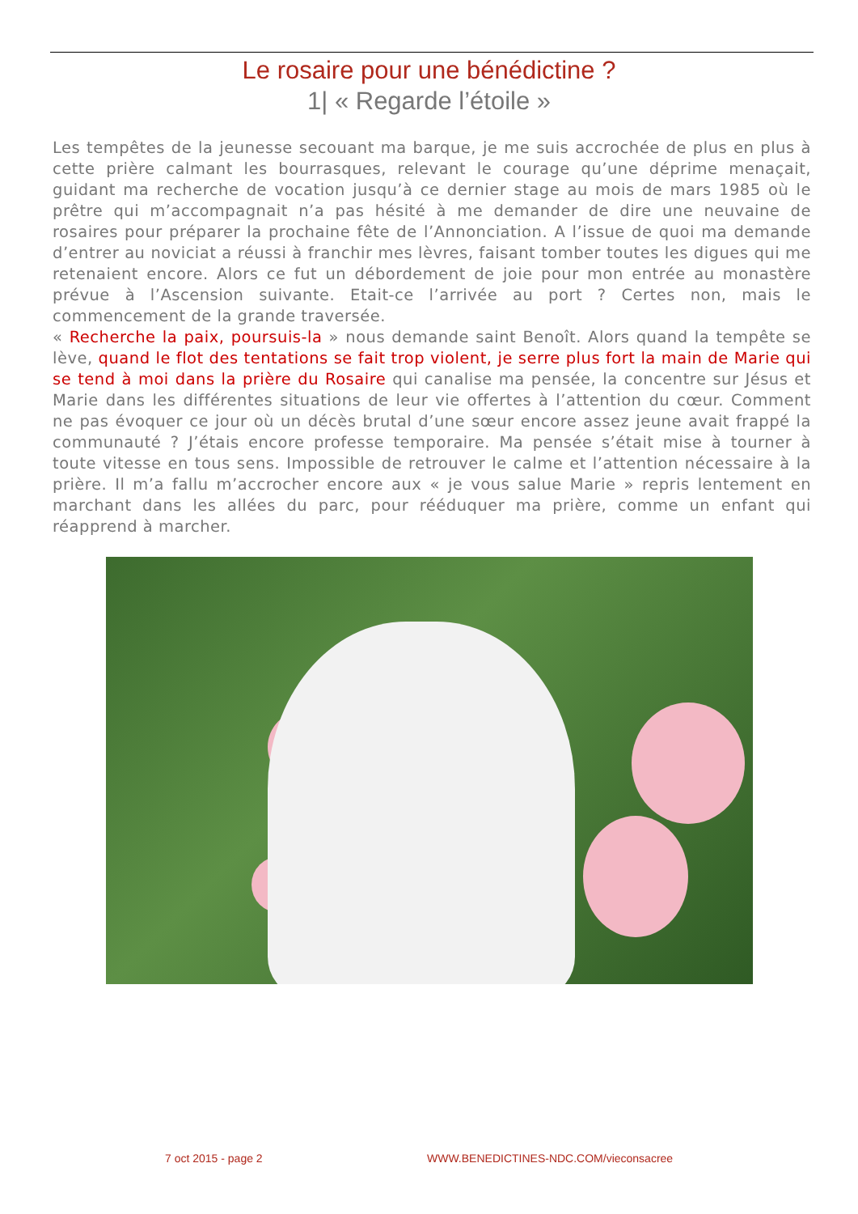Le rosaire pour une bénédictine ?
1| « Regarde l’étoile »
Les tempêtes de la jeunesse secouant ma barque, je me suis accrochée de plus en plus à cette prière calmant les bourrasques, relevant le courage qu’une déprime menaçait, guidant ma recherche de vocation jusqu’à ce dernier stage au mois de mars 1985 où le prêtre qui m’accompagnait n’a pas hésité à me demander de dire une neuvaine de rosaires pour préparer la prochaine fête de l’Annonciation. A l’issue de quoi ma demande d’entrer au noviciat a réussi à franchir mes lèvres, faisant tomber toutes les digues qui me retenaient encore. Alors ce fut un débordement de joie pour mon entrée au monastère prévue à l’Ascension suivante. Etait-ce l’arrivée au port ? Certes non, mais le commencement de la grande traversée.
« Recherche la paix, poursuis-la » nous demande saint Benoît. Alors quand la tempête se lève, quand le flot des tentations se fait trop violent, je serre plus fort la main de Marie qui se tend à moi dans la prière du Rosaire qui canalise ma pensée, la concentre sur Jésus et Marie dans les différentes situations de leur vie offertes à l’attention du cœur. Comment ne pas évoquer ce jour où un décès brutal d’une sœur encore assez jeune avait frappé la communauté ? J’étais encore professe temporaire. Ma pensée s’était mise à tourner à toute vitesse en tous sens. Impossible de retrouver le calme et l’attention nécessaire à la prière. Il m’a fallu m’accrocher encore aux « je vous salue Marie » repris lentement en marchant dans les allées du parc, pour rééduquer ma prière, comme un enfant qui réapprend à marcher.
7 oct 2015 - page 2 WWW.BENEDICTINES-NDC.COM/vieconsacree